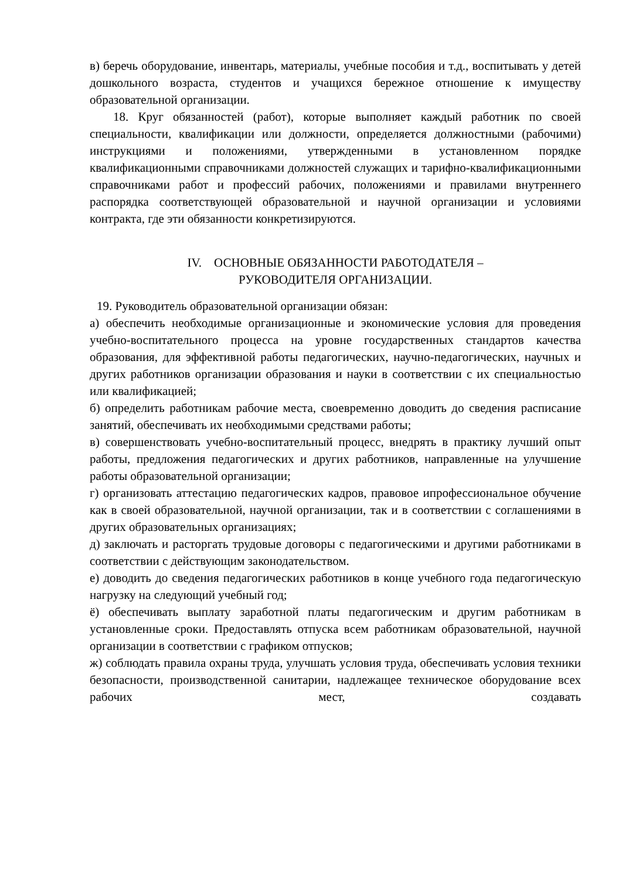в) беречь оборудование, инвентарь, материалы, учебные пособия и т.д., воспитывать у детей дошкольного возраста, студентов и учащихся бережное отношение к имуществу образовательной организации.
18. Круг обязанностей (работ), которые выполняет каждый работник по своей специальности, квалификации или должности, определяется должностными (рабочими) инструкциями и положениями, утвержденными в установленном порядке квалификационными справочниками должностей служащих и тарифно-квалификационными справочниками работ и профессий рабочих, положениями и правилами внутреннего распорядка соответствующей образовательной и научной организации и условиями контракта, где эти обязанности конкретизируются.
IV. ОСНОВНЫЕ ОБЯЗАННОСТИ РАБОТОДАТЕЛЯ –
РУКОВОДИТЕЛЯ ОРГАНИЗАЦИИ.
19. Руководитель образовательной организации обязан:
а) обеспечить необходимые организационные и экономические условия для проведения учебно-воспитательного процесса на уровне государственных стандартов качества образования, для эффективной работы педагогических, научно-педагогических, научных и других работников организации образования и науки в соответствии с их специальностью или квалификацией;
б) определить работникам рабочие места, своевременно доводить до сведения расписание занятий, обеспечивать их необходимыми средствами работы;
в) совершенствовать учебно-воспитательный процесс, внедрять в практику лучший опыт работы, предложения педагогических и других работников, направленные на улучшение работы образовательной организации;
г) организовать аттестацию педагогических кадров, правовое ипрофессиональное обучение как в своей образовательной, научной организации, так и в соответствии с соглашениями в других образовательных организациях;
д) заключать и расторгать трудовые договоры с педагогическими и другими работниками в соответствии с действующим законодательством.
е) доводить до сведения педагогических работников в конце учебного года педагогическую нагрузку на следующий учебный год;
ё) обеспечивать выплату заработной платы педагогическим и другим работникам в установленные сроки. Предоставлять отпуска всем работникам образовательной, научной организации в соответствии с графиком отпусков;
ж) соблюдать правила охраны труда, улучшать условия труда, обеспечивать условия техники безопасности, производственной санитарии, надлежащее техническое оборудование всех рабочих мест, создавать